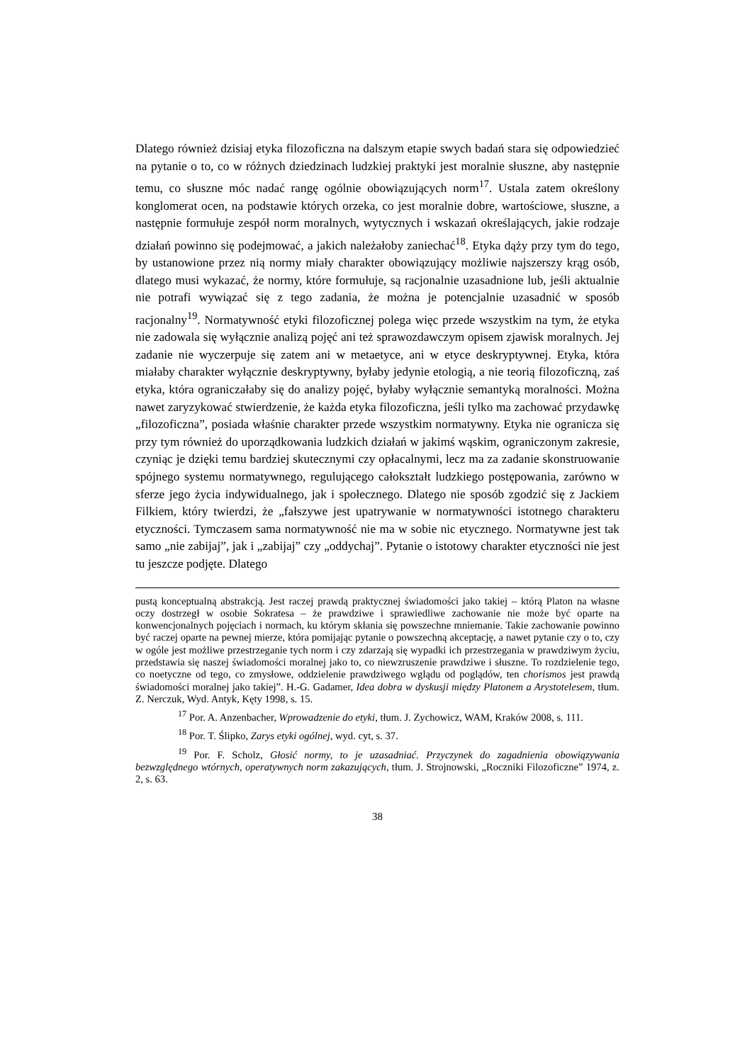Dlatego również dzisiaj etyka filozoficzna na dalszym etapie swych badań stara się odpowiedzieć na pytanie o to, co w różnych dziedzinach ludzkiej praktyki jest moralnie słuszne, aby następnie temu, co słuszne móc nadać rangę ogólnie obowiązujących norm<sup>17</sup>. Ustala zatem określony konglomerat ocen, na podstawie których orzeka, co jest moralnie dobre, wartościowe, słuszne, a następnie formułuje zespół norm moralnych, wytycznych i wskazań określających, jakie rodzaje działań powinno się podejmować, a jakich należałoby zaniechać<sup>18</sup>. Etyka dąży przy tym do tego, by ustanowione przez nią normy miały charakter obowiązujący możliwie najszerszy krąg osób, dlatego musi wykazać, że normy, które formułuje, są racjonalnie uzasadnione lub, jeśli aktualnie nie potrafi wywiązać się z tego zadania, że można je potencjalnie uzasadnić w sposób racjonalny<sup>19</sup>. Normatywność etyki filozoficznej polega więc przede wszystkim na tym, że etyka nie zadowala się wyłącznie analizą pojęć ani też sprawozdawczym opisem zjawisk moralnych. Jej zadanie nie wyczerpuje się zatem ani w metaetyce, ani w etyce deskryptywnej. Etyka, która miałaby charakter wyłącznie deskryptywny, byłaby jedynie etologią, a nie teorią filozoficzną, zaś etyka, która ograniczałaby się do analizy pojęć, byłaby wyłącznie semantyką moralności. Można nawet zaryzykować stwierdzenie, że każda etyka filozoficzna, jeśli tylko ma zachować przydawkę „filozoficzna”, posiada właśnie charakter przede wszystkim normatywny. Etyka nie ogranicza się przy tym również do uporządkowania ludzkich działań w jakimś wąskim, ograniczonym zakresie, czyniąc je dzięki temu bardziej skutecznymi czy opłacalnymi, lecz ma za zadanie skonstruowanie spójnego systemu normatywnego, regulującego całokształt ludzkiego postępowania, zarówno w sferze jego życia indywidualnego, jak i społecznego. Dlatego nie sposób zgodzić się z Jackiem Filkiem, który twierdzi, że „fałszywe jest upatrywanie w normatywności istotnego charakteru etyczności. Tymczasem sama normatywność nie ma w sobie nic etycznego. Normatywne jest tak samo „nie zabijaj”, jak i „zabijaj” czy „oddychaj”. Pytanie o istotowy charakter etyczności nie jest tu jeszcze podjęte. Dlatego
pustą konceptualną abstrakcją. Jest raczej prawdą praktycznej świadomości jako takiej – którą Platon na własne oczy dostrzegł w osobie Sokratesa – że prawdziwe i sprawiedliwe zachowanie nie może być oparte na konwencjonalnych pojęciach i normach, ku którym skłania się powszechne mniemanie. Takie zachowanie powinno być raczej oparte na pewnej mierze, która pomijając pytanie o powszechną akceptację, a nawet pytanie czy o to, czy w ogóle jest możliwe przestrzeganie tych norm i czy zdarzają się wypadki ich przestrzegania w prawdziwym życiu, przedstawia się naszej świadomości moralnej jako to, co niewzruszenie prawdziwe i słuszne. To rozdzielenie tego, co noetyczne od tego, co zmysłowe, oddzielenie prawdziwego wglądu od poglądów, ten chorismos jest prawdą świadomości moralnej jako takiej”. H.-G. Gadamer, Idea dobra w dyskusji między Platonem a Arystotelesem, tłum. Z. Nerczuk, Wyd. Antyk, Kęty 1998, s. 15.
<sup>17</sup> Por. A. Anzenbacher, Wprowadzenie do etyki, tłum. J. Zychowicz, WAM, Kraków 2008, s. 111.
<sup>18</sup> Por. T. Ślipko, Zarys etyki ogólnej, wyd. cyt, s. 37.
<sup>19</sup> Por. F. Scholz, Głosić normy, to je uzasadniać. Przyczynek do zagadnienia obowiązywania bezwzględnego wtórnych, operatywnych norm zakazujących, tłum. J. Strojnowski, „Roczniki Filozoficzne” 1974, z. 2, s. 63.
38